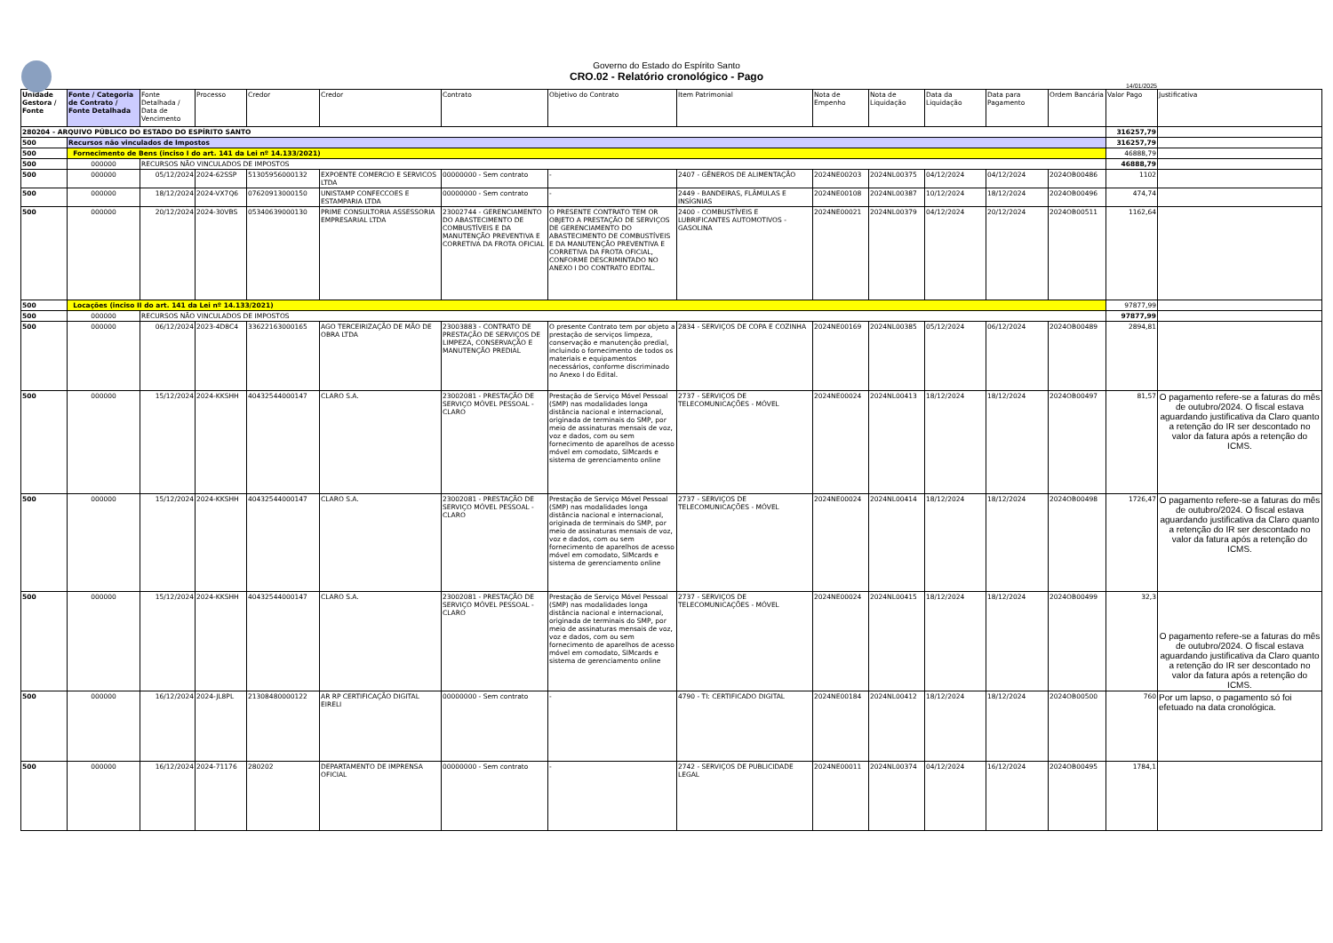Governo do Estado do Espírito Santo
CRO.02 - Relatório cronológico - Pago
14/01/2025
| Unidade Gestora / Fonte | Fonte / Categoria de Contrato / Fonte Detalhada | Fonte Detalhada / Data de Vencimento | Processo | Credor | Credor | Contrato | Objetivo do Contrato | Item Patrimonial | Nota de Empenho | Nota de Liquidação | Data da Liquidação | Data para Pagamento | Ordem Bancária | Valor Pago | Justificativa |
| --- | --- | --- | --- | --- | --- | --- | --- | --- | --- | --- | --- | --- | --- | --- | --- |
| 280204 - ARQUIVO PÚBLICO DO ESTADO DO ESPÍRITO SANTO | | | | | | | | | | | | | | 316257,79 | |
| 500 | Recursos não vinculados de Impostos | | | | | | | | | | | | | 316257,79 | |
| 500 | Fornecimento de Bens (inciso I do art. 141 da Lei nº 14.133/2021) | | | | | | | | | | | | | 46888,79 | |
| 500 | 000000 | RECURSOS NÃO VINCULADOS DE IMPOSTOS | | | | | | | | | | | | 46888,79 | |
| 500 | 000000 | 05/12/2024 | 2024-62SSP | 51305956000132 | EXPOENTE COMERCIO E SERVICOS LTDA | 00000000 - Sem contrato | - | 2407 - GÊNEROS DE ALIMENTAÇÃO | 2024NE00203 | 2024NL00375 | 04/12/2024 | 04/12/2024 | 2024OB00486 | 1102 | |
| 500 | 000000 | 18/12/2024 | 2024-VX7Q6 | 07620913000150 | UNISTAMP CONFECCOES E ESTAMPARIA LTDA | 00000000 - Sem contrato | - | 2449 - BANDEIRAS, FLÂMULAS E INSÍGNIAS | 2024NE00108 | 2024NL00387 | 10/12/2024 | 18/12/2024 | 2024OB00496 | 474,74 | |
| 500 | 000000 | 20/12/2024 | 2024-30VBS | 05340639000130 | PRIME CONSULTORIA ASSESSORIA EMPRESARIAL LTDA | 23002744 - GERENCIAMENTO DO ABASTECIMENTO DE COMBUSTÍVEIS E DA MANUTENÇÃO PREVENTIVA E CORRETIVA DA FROTA OFICIAL | O PRESENTE CONTRATO TEM OR OBJETO A PRESTAÇÃO DE SERVIÇOS DE GERENCIAMENTO DO ABASTECIMENTO DE COMBUSTÍVEIS E DA MANUTENÇÃO PREVENTIVA E CORRETIVA DA FROTA OFICIAL, CONFORME DESCRIMINTADO NO ANEXO I DO CONTRATO EDITAL. | 2400 - COMBUSTÍVEIS E LUBRIFICANTES AUTOMOTIVOS - GASOLINA | 2024NE00021 | 2024NL00379 | 04/12/2024 | 20/12/2024 | 2024OB00511 | 1162,64 | |
| 500 | Locações (inciso II do art. 141 da Lei nº 14.133/2021) | | | | | | | | | | | | | 97877,99 | |
| 500 | 000000 | RECURSOS NÃO VINCULADOS DE IMPOSTOS | | | | | | | | | | | | 97877,99 | |
| 500 | 000000 | 06/12/2024 | 2023-4D8C4 | 33622163000165 | AGO TERCEIRIZAÇÃO DE MÃO DE OBRA LTDA | 23003883 - CONTRATO DE PRESTAÇÃO DE SERVIÇOS DE LIMPEZA, CONSERVAÇÃO E MANUTENÇÃO PREDIAL | O presente Contrato tem por objeto a prestação de serviços limpeza, conservação e manutenção predial, incluindo o fornecimento de todos os materiais e equipamentos necessários, conforme discriminado no Anexo I do Edital. | 2834 - SERVIÇOS DE COPA E COZINHA | 2024NE00169 | 2024NL00385 | 05/12/2024 | 06/12/2024 | 2024OB00489 | 2894,81 | |
| 500 | 000000 | 15/12/2024 | 2024-KKSHH | 40432544000147 | CLARO S.A. | 23002081 - PRESTAÇÃO DE SERVIÇO MÓVEL PESSOAL - CLARO | Prestação de Serviço Móvel Pessoal (SMP) nas modalidades longa distância nacional e internacional, originada de terminais do SMP, por meio de assinaturas mensais de voz, voz e dados, com ou sem fornecimento de aparelhos de acesso móvel em comodato, SIMcards e sistema de gerenciamento online | 2737 - SERVIÇOS DE TELECOMUNICAÇÕES - MÓVEL | 2024NE00024 | 2024NL00413 | 18/12/2024 | 18/12/2024 | 2024OB00497 | 81,57 | O pagamento refere-se a faturas do mês de outubro/2024. O fiscal estava aguardando justificativa da Claro quanto a retenção do IR ser descontado no valor da fatura após a retenção do ICMS. |
| 500 | 000000 | 15/12/2024 | 2024-KKSHH | 40432544000147 | CLARO S.A. | 23002081 - PRESTAÇÃO DE SERVIÇO MÓVEL PESSOAL - CLARO | Prestação de Serviço Móvel Pessoal (SMP) nas modalidades longa distância nacional e internacional, originada de terminais do SMP, por meio de assinaturas mensais de voz, voz e dados, com ou sem fornecimento de aparelhos de acesso móvel em comodato, SIMcards e sistema de gerenciamento online | 2737 - SERVIÇOS DE TELECOMUNICAÇÕES - MÓVEL | 2024NE00024 | 2024NL00414 | 18/12/2024 | 18/12/2024 | 2024OB00498 | 1726,47 | O pagamento refere-se a faturas do mês de outubro/2024. O fiscal estava aguardando justificativa da Claro quanto a retenção do IR ser descontado no valor da fatura após a retenção do ICMS. |
| 500 | 000000 | 15/12/2024 | 2024-KKSHH | 40432544000147 | CLARO S.A. | 23002081 - PRESTAÇÃO DE SERVIÇO MÓVEL PESSOAL - CLARO | Prestação de Serviço Móvel Pessoal (SMP) nas modalidades longa distância nacional e internacional, originada de terminais do SMP, por meio de assinaturas mensais de voz, voz e dados, com ou sem fornecimento de aparelhos de acesso móvel em comodato, SIMcards e sistema de gerenciamento online | 2737 - SERVIÇOS DE TELECOMUNICAÇÕES - MÓVEL | 2024NE00024 | 2024NL00415 | 18/12/2024 | 18/12/2024 | 2024OB00499 | 32,3 | O pagamento refere-se a faturas do mês de outubro/2024. O fiscal estava aguardando justificativa da Claro quanto a retenção do IR ser descontado no valor da fatura após a retenção do ICMS. |
| 500 | 000000 | 16/12/2024 | 2024-JL8PL | 21308480000122 | AR RP CERTIFICAÇÃO DIGITAL EIRELI | 00000000 - Sem contrato | - | 4790 - TI: CERTIFICADO DIGITAL | 2024NE00184 | 2024NL00412 | 18/12/2024 | 18/12/2024 | 2024OB00500 | 760 | Por um lapso, o pagamento só foi efetuado na data cronológica. |
| 500 | 000000 | 16/12/2024 | 2024-71176 | 280202 | DEPARTAMENTO DE IMPRENSA OFICIAL | 00000000 - Sem contrato | - | 2742 - SERVIÇOS DE PUBLICIDADE LEGAL | 2024NE00011 | 2024NL00374 | 04/12/2024 | 16/12/2024 | 2024OB00495 | 1784,1 | |